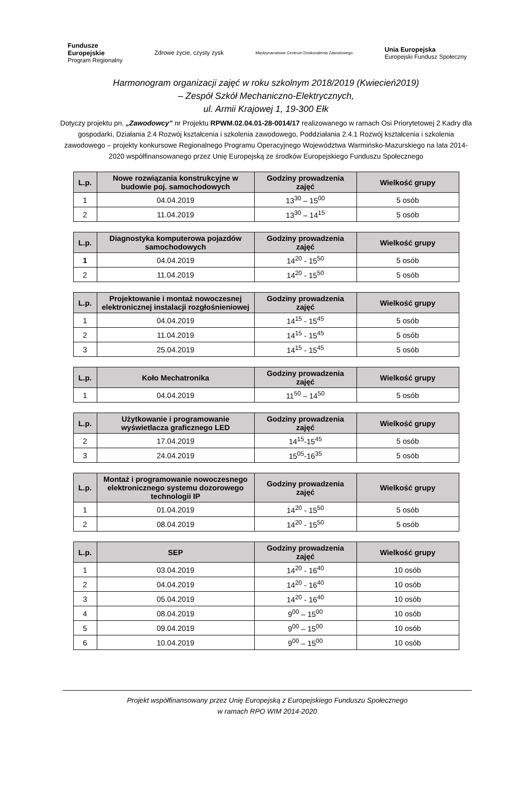Fundusze
Europejskie
Program Regionalny
Zdrowe życie, czysty zysk
Międzynarodowe Centrum Doskonalenia Zawodowego
Unia Europejska
Europejski Fundusz Społeczny
Harmonogram organizacji zajęć w roku szkolnym 2018/2019 (Kwiecień2019)
– Zespół Szkół Mechaniczno-Elektrycznych,
ul. Armii Krajowej 1, 19-300 Ełk
Dotyczy projektu pn. „Zawodowcy” nr Projektu RPWM.02.04.01-28-0014/17 realizowanego w ramach Osi Priorytetowej 2 Kadry dla gospodarki, Działania 2.4 Rozwój kształcenia i szkolenia zawodowego, Poddziałania 2.4.1 Rozwój kształcenia i szkolenia zawodowego – projekty konkursowe Regionalnego Programu Operacyjnego Województwa Warmińsko-Mazurskiego na lata 2014-2020 współfinansowanego przez Unię Europejską ze środków Europejskiego Funduszu Społecznego
| L.p. | Nowe rozwiązania konstrukcyjne w budowie poj. samochodowych | Godziny prowadzenia zajęć | Wielkość grupy |
| --- | --- | --- | --- |
| 1 | 04.04.2019 | 13<sup>30</sup> – 15<sup>00</sup> | 5 osób |
| 2 | 11.04.2019 | 13<sup>30</sup> – 14<sup>15</sup> | 5 osób |
| L.p. | Diagnostyka komputerowa pojazdów samochodowych | Godziny prowadzenia zajęć | Wielkość grupy |
| --- | --- | --- | --- |
| 1 | 04.04.2019 | 14<sup>20</sup> - 15<sup>50</sup> | 5 osób |
| 2 | 11.04.2019 | 14<sup>20</sup> - 15<sup>50</sup> | 5 osób |
| L.p. | Projektowanie i montaż nowoczesnej elektronicznej instalacji rozgłośnieniowej | Godziny prowadzenia zajęć | Wielkość grupy |
| --- | --- | --- | --- |
| 1 | 04.04.2019 | 14<sup>15</sup> - 15<sup>45</sup> | 5 osób |
| 2 | 11.04.2019 | 14<sup>15</sup> - 15<sup>45</sup> | 5 osób |
| 3 | 25.04.2019 | 14<sup>15</sup> - 15<sup>45</sup> | 5 osób |
| L.p. | Koło Mechatronika | Godziny prowadzenia zajęć | Wielkość grupy |
| --- | --- | --- | --- |
| 1 | 04.04.2019 | 11<sup>50</sup> – 14<sup>50</sup> | 5 osób |
| L.p. | Użytkowanie i programowanie wyświetlacza graficznego LED | Godziny prowadzenia zajęć | Wielkość grupy |
| --- | --- | --- | --- |
| 2 | 17.04.2019 | 14<sup>15</sup>-15<sup>45</sup> | 5 osób |
| 3 | 24.04.2019 | 15<sup>05</sup>-16<sup>35</sup> | 5 osób |
| L.p. | Montaż i programowanie nowoczesnego elektronicznego systemu dozorowego technologii IP | Godziny prowadzenia zajęć | Wielkość grupy |
| --- | --- | --- | --- |
| 1 | 01.04.2019 | 14<sup>20</sup> - 15<sup>50</sup> | 5 osób |
| 2 | 08.04.2019 | 14<sup>20</sup> - 15<sup>50</sup> | 5 osób |
| L.p. | SEP | Godziny prowadzenia zajęć | Wielkość grupy |
| --- | --- | --- | --- |
| 1 | 03.04.2019 | 14<sup>20</sup> - 16<sup>40</sup> | 10 osób |
| 2 | 04.04.2019 | 14<sup>20</sup> - 16<sup>40</sup> | 10 osób |
| 3 | 05.04.2019 | 14<sup>20</sup> - 16<sup>40</sup> | 10 osób |
| 4 | 08.04.2019 | 9<sup>00</sup> – 15<sup>00</sup> | 10 osób |
| 5 | 09.04.2019 | 9<sup>00</sup> – 15<sup>00</sup> | 10 osób |
| 6 | 10.04.2019 | 9<sup>00</sup> – 15<sup>00</sup> | 10 osób |
Projekt współfinansowany przez Unię Europejską z Europejskiego Funduszu Społecznego
w ramach RPO WIM 2014-2020